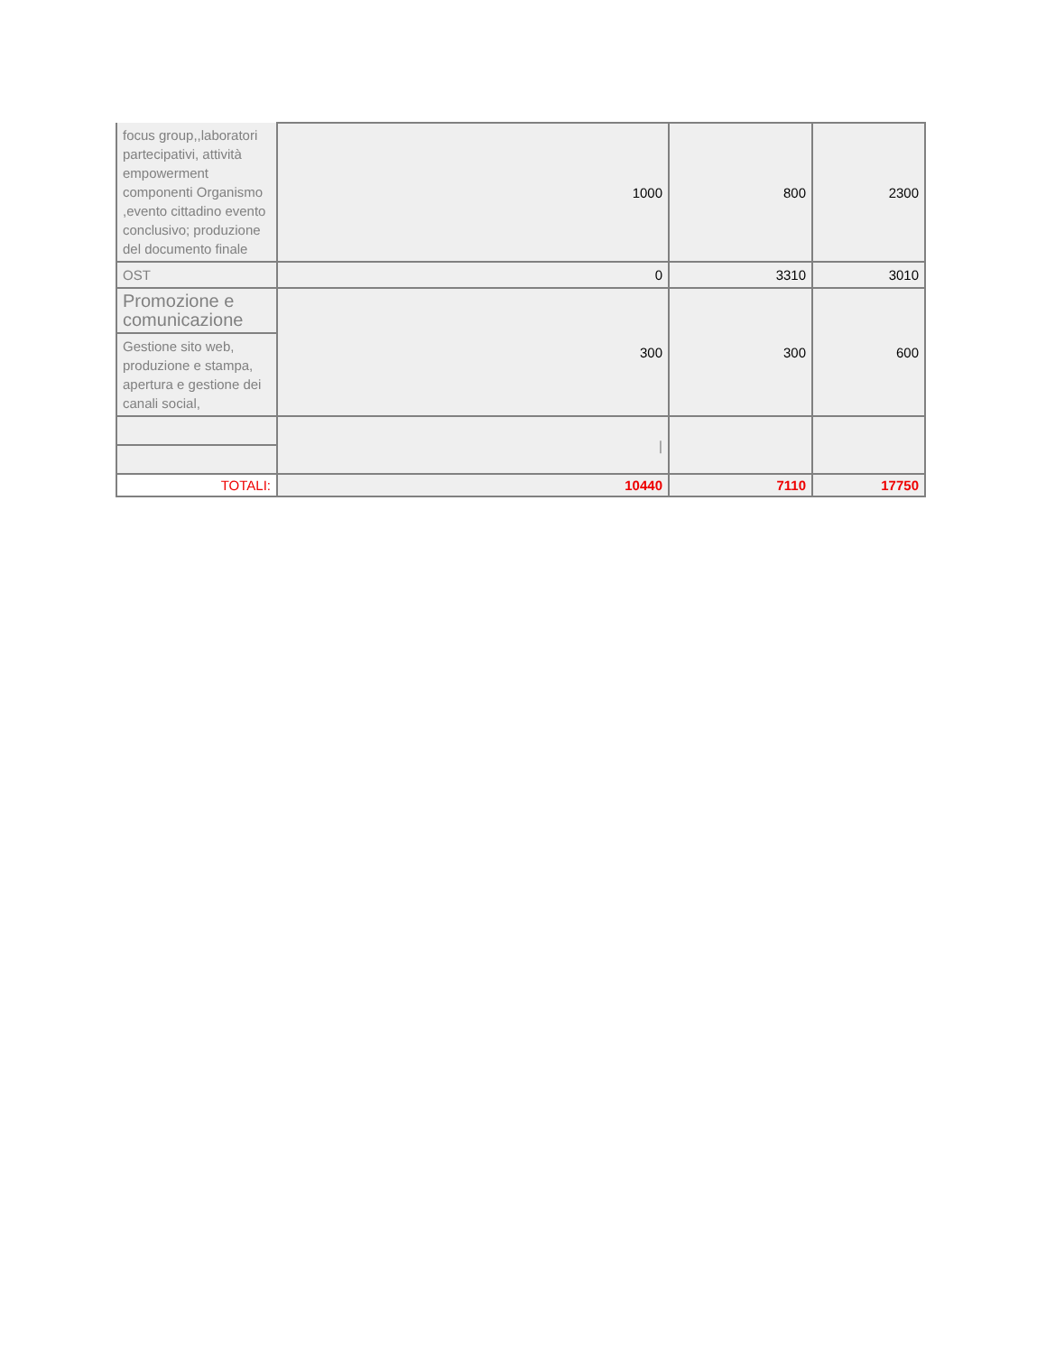| focus group,,laboratori partecipativi, attività empowerment componenti Organismo ,evento cittadino evento conclusivo; produzione del documento finale | 1000 | 800 | 2300 |
| OST | 0 | 3310 | 3010 |
| Promozione e comunicazione | 300 | 300 | 600 |
| Gestione sito web, produzione e stampa, apertura e gestione dei canali social, | | | |
| | / | | |
| TOTALI: | 10440 | 7110 | 17750 |